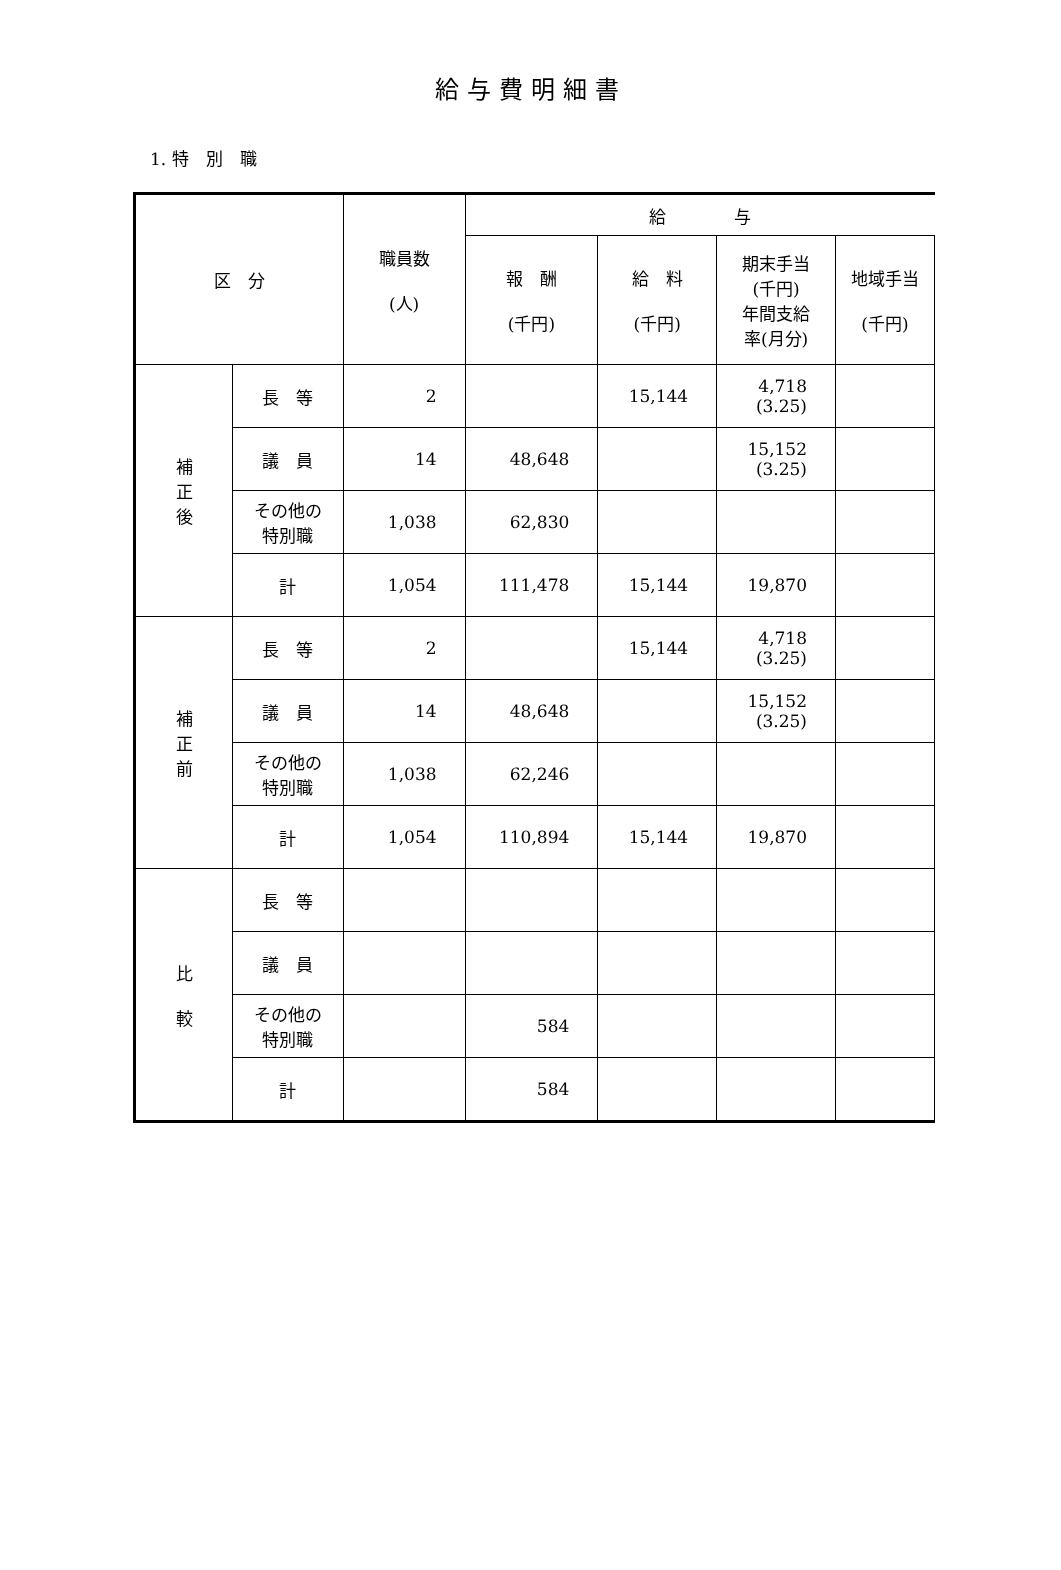給与費明細書
1. 特　別　職
| 区 分 | | 職員数 (人) | 給 与 | | | |
| --- | --- | --- | --- | --- | --- | --- |
| | | | 報 酬 (千円) | 給 料 (千円) | 期末手当 (千円) 年間支給 率(月分) | 地域手当 (千円) |
| 補 正 後 | 長 等 | 2 | | 15,144 | 4,718 (3.25) | |
| | 議 員 | 14 | 48,648 | | 15,152 (3.25) | |
| | その他の 特別職 | 1,038 | 62,830 | | | |
| | 計 | 1,054 | 111,478 | 15,144 | 19,870 | |
| 補 正 前 | 長 等 | 2 | | 15,144 | 4,718 (3.25) | |
| | 議 員 | 14 | 48,648 | | 15,152 (3.25) | |
| | その他の 特別職 | 1,038 | 62,246 | | | |
| | 計 | 1,054 | 110,894 | 15,144 | 19,870 | |
| 比 較 | 長 等 | | | | | |
| | 議 員 | | | | | |
| | その他の 特別職 | | 584 | | | |
| | 計 | | 584 | | | |